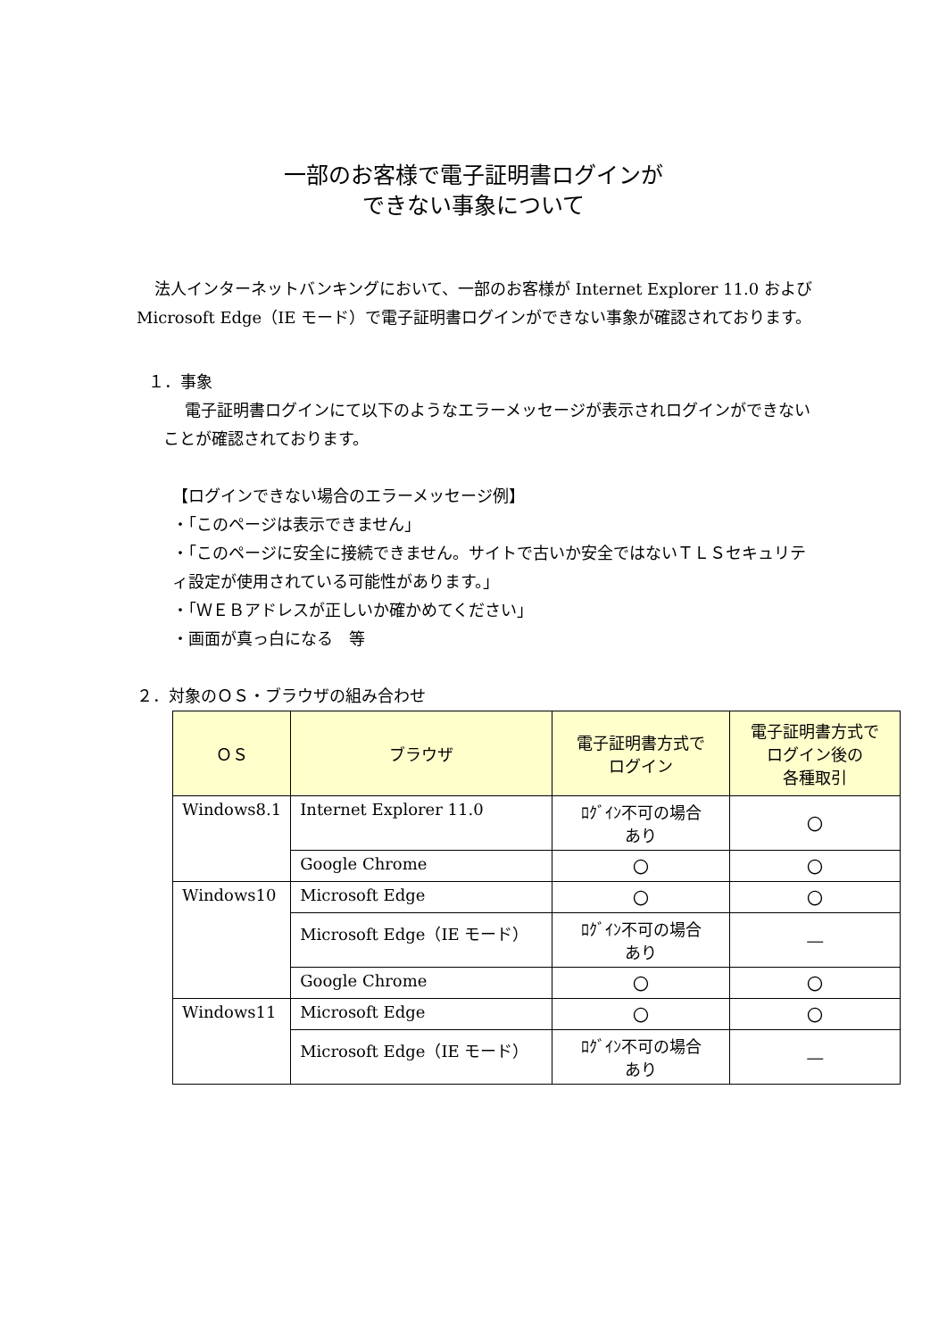一部のお客様で電子証明書ログインが
できない事象について
法人インターネットバンキングにおいて、一部のお客様が Internet Explorer 11.0 および Microsoft Edge（IE モード）で電子証明書ログインができない事象が確認されております。
１．事象
電子証明書ログインにて以下のようなエラーメッセージが表示されログインができないことが確認されております。
【ログインできない場合のエラーメッセージ例】
・「このページは表示できません」
・「このページに安全に接続できません。サイトで古いか安全ではないＴＬＳセキュリティ設定が使用されている可能性があります。」
・「ＷＥＢアドレスが正しいか確かめてください」
・画面が真っ白になる　等
２．対象のＯＳ・ブラウザの組み合わせ
| ＯＳ | ブラウザ | 電子証明書方式で ログイン | 電子証明書方式で ログイン後の 各種取引 |
| --- | --- | --- | --- |
| Windows8.1 | Internet Explorer 11.0 | ﾛｸﾞｲﾝ不可の場合 あり | 〇 |
| | Google Chrome | 〇 | 〇 |
| Windows10 | Microsoft Edge | 〇 | 〇 |
| | Microsoft Edge（IE モード） | ﾛｸﾞｲﾝ不可の場合 あり | ― |
| | Google Chrome | 〇 | 〇 |
| Windows11 | Microsoft Edge | 〇 | 〇 |
| | Microsoft Edge（IE モード） | ﾛｸﾞｲﾝ不可の場合 あり | ― |